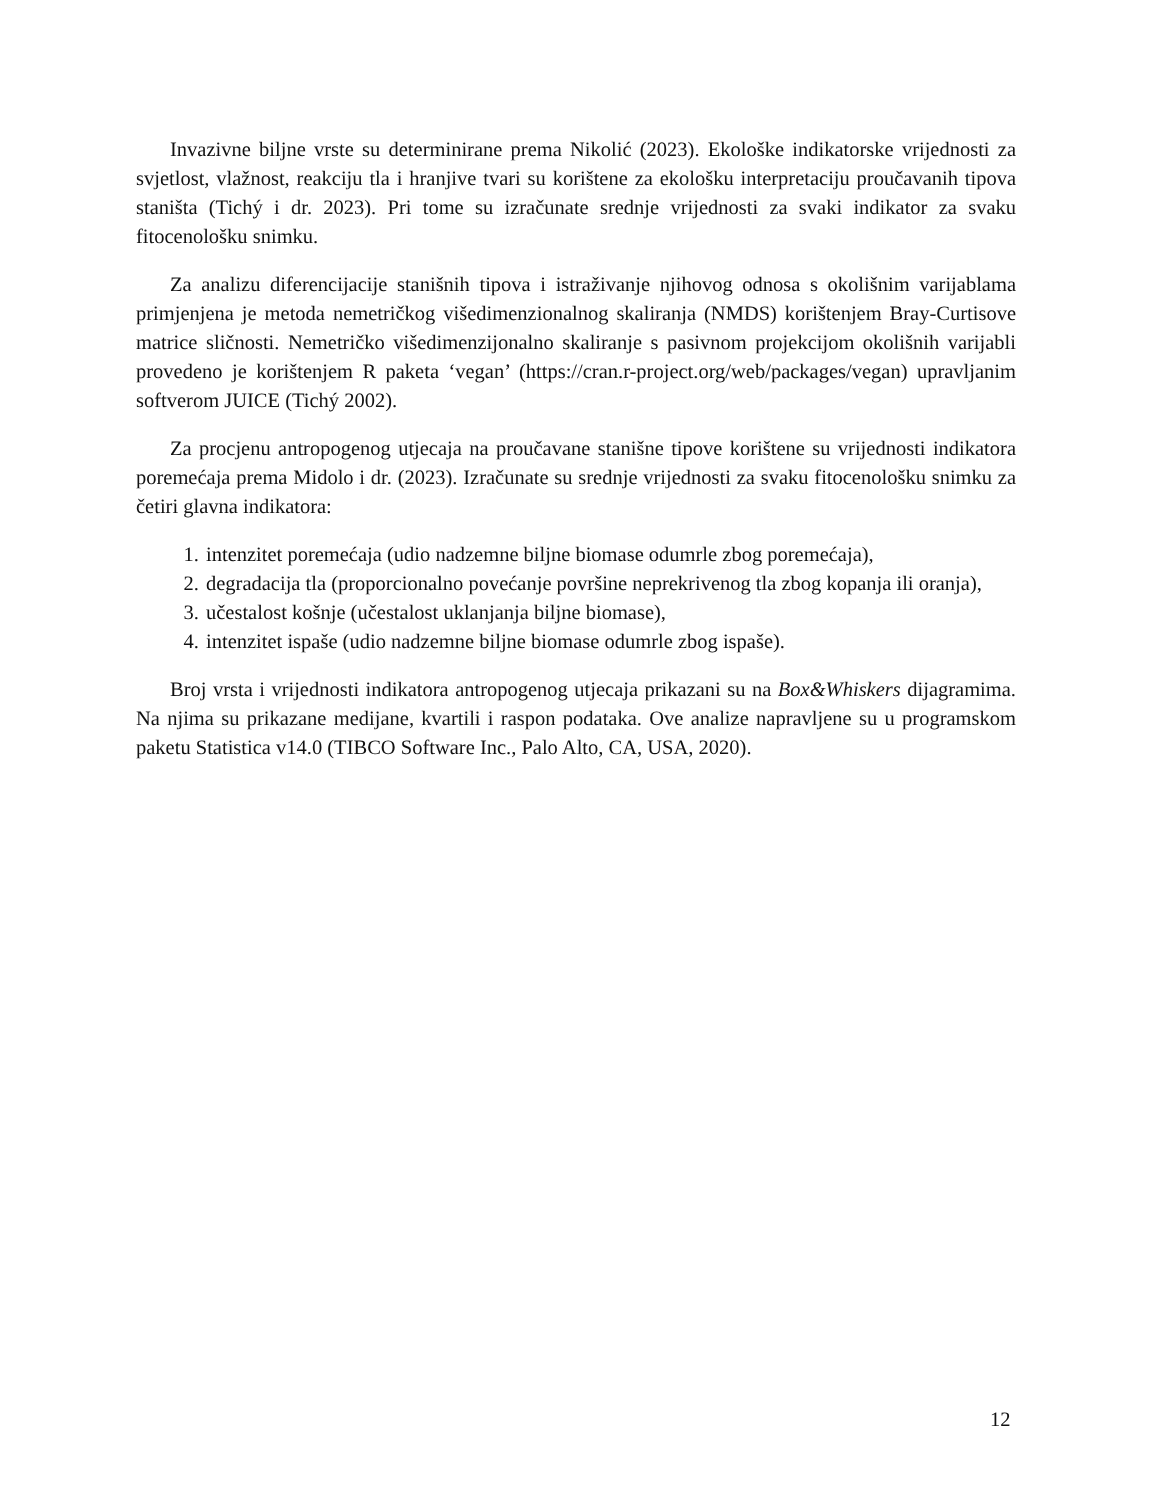Invazivne biljne vrste su determinirane prema Nikolić (2023). Ekološke indikatorske vrijednosti za svjetlost, vlažnost, reakciju tla i hranjive tvari su korištene za ekološku interpretaciju proučavanih tipova staništa (Tichý i dr. 2023). Pri tome su izračunate srednje vrijednosti za svaki indikator za svaku fitocenološku snimku.
Za analizu diferencijacije stanišnih tipova i istraživanje njihovog odnosa s okolišnim varijablama primjenjena je metoda nemetričkog višedimenzionalnog skaliranja (NMDS) korištenjem Bray-Curtisove matrice sličnosti. Nemetričko višedimenzijonalno skaliranje s pasivnom projekcijom okolišnih varijabli provedeno je korištenjem R paketa ‘vegan’ (https://cran.r-project.org/web/packages/vegan) upravljanim softverom JUICE (Tichý 2002).
Za procjenu antropogenog utjecaja na proučavane stanišne tipove korištene su vrijednosti indikatora poremećaja prema Midolo i dr. (2023). Izračunate su srednje vrijednosti za svaku fitocenološku snimku za četiri glavna indikatora:
1. intenzitet poremećaja (udio nadzemne biljne biomase odumrle zbog poremećaja),
2. degradacija tla (proporcionalno povećanje površine neprekrivenog tla zbog kopanja ili oranja),
3. učestalost košnje (učestalost uklanjanja biljne biomase),
4. intenzitet ispaše (udio nadzemne biljne biomase odumrle zbog ispaše).
Broj vrsta i vrijednosti indikatora antropogenog utjecaja prikazani su na Box&Whiskers dijagramima. Na njima su prikazane medijane, kvartili i raspon podataka. Ove analize napravljene su u programskom paketu Statistica v14.0 (TIBCO Software Inc., Palo Alto, CA, USA, 2020).
12